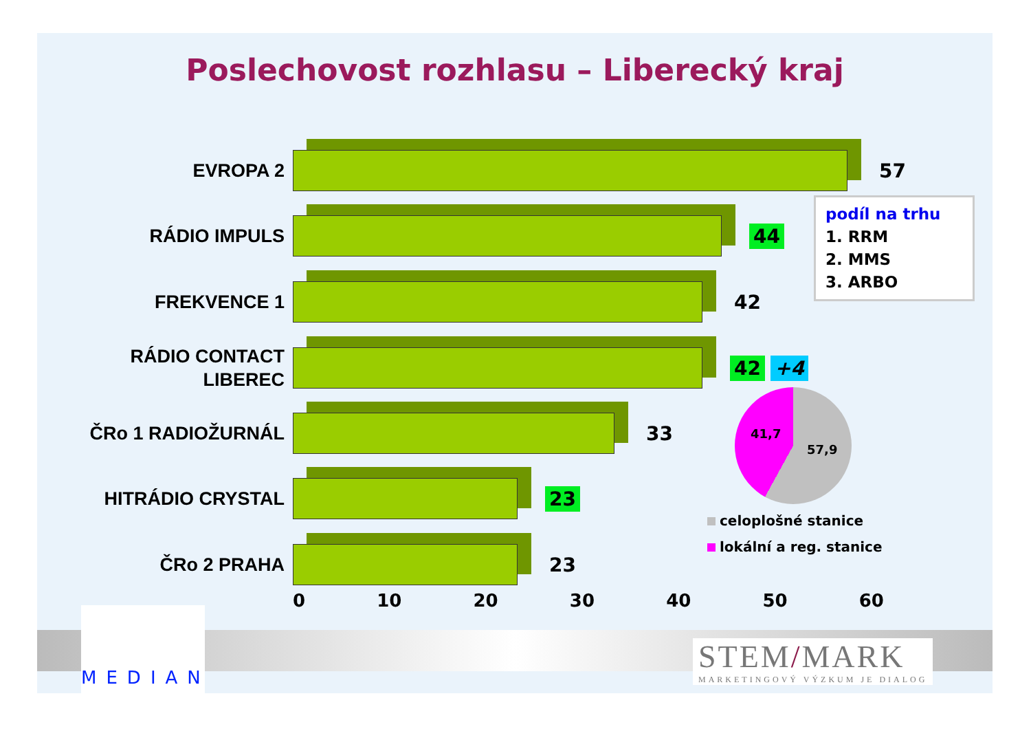Poslechovost rozhlasu – Liberecký kraj
EVROPA 2
57
RÁDIO IMPULS
44
FREKVENCE 1
42
RÁDIO CONTACT
LIBEREC
42 +4
ČRo 1 RADIOŽURNÁL
33
HITRÁDIO CRYSTAL
23
ČRo 2 PRAHA
23
0 10 20 30 40 50 60
podíl na trhu
1. RRM
2. MMS
3. ARBO
41,7
57,9
celoplošné stanice
lokální a reg. stanice
MEDIAN
STEM/MARK
MARKETINGOVÝ VÝZKUM JE DIALOG